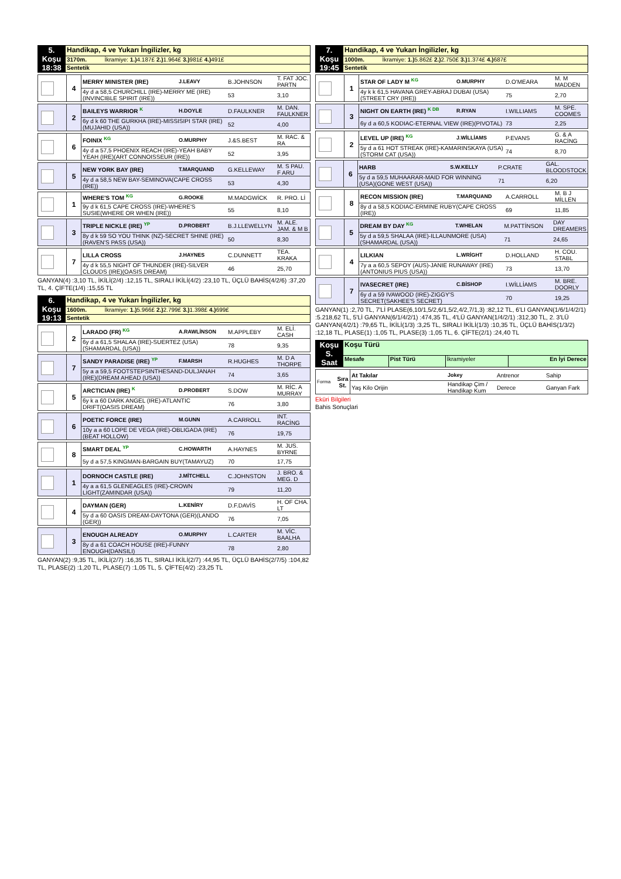| 5. Koşu 18:38 | Handikap, 4 ve Yukarı İngilizler, kg |
| | 3170m. İkramiye: 1.) 4.187£ 2.) 1.964£ 3.) 981£ 4.) 491£ |
| | Sentetik |
| | 4 | MERRY MINISTER (IRE) | J.LEAVY | B.JOHNSON | T. FAT JOC. PARTN |
| | | 4y d a 58,5 CHURCHILL (IRE)-MERRY ME (IRE)(INVINCIBLE SPIRIT (IRE)) | | 53 | 3,10 |
| | 2 | BAILEYS WARRIOR K | H.DOYLE | D.FAULKNER | M. DAN. FAULKNER |
| | | 6y d k 60 THE GURKHA (IRE)-MISSISIPI STAR (IRE)(MUJAHID (USA)) | | 52 | 4,00 |
| | 6 | FOINIX KG | O.MURPHY | J.&S.BEST | M. RAC. & RA |
| | | 4y d a 57,5 PHOENIX REACH (IRE)-YEAH BABY YEAH (IRE)(ART CONNOISSEUR (IRE)) | | 52 | 3,95 |
| | 5 | NEW YORK BAY (IRE) | T.MARQUAND | G.KELLEWAY | M. S PAU. F ARU |
| | | 4y d a 58,5 NEW BAY-SEMINOVA(CAPE CROSS (IRE)) | | 53 | 4,30 |
| | 1 | WHERE'S TOM KG | G.ROOKE | M.MADGWİCK | R. PRO. Lİ |
| | | 9y d k 61,5 CAPE CROSS (IRE)-WHERE'S SUSIE(WHERE OR WHEN (IRE)) | | 55 | 8,10 |
| | 3 | TRIPLE NICKLE (IRE) YP | D.PROBERT | B.J.LLEWELLYN | M. ALE. JAM. & M B |
| | | 8y d k 59 SO YOU THINK (NZ)-SECRET SHINE (IRE)(RAVEN'S PASS (USA)) | | 50 | 8,30 |
| | 7 | LILLA CROSS | J.HAYNES | C.DUNNETT | TEA. KRAKA |
| | | 4y d k 55,5 NIGHT OF THUNDER (IRE)-SILVER CLOUDS (IRE)(OASIS DREAM) | | 46 | 25,70 |
GANYAN(4) :3,10 TL, İKİLİ(2/4) :12,15 TL, SIRALI İKİLİ(4/2) :23,10 TL, ÜÇLÜ BAHİS(4/2/6) :37,20 TL, 4. ÇİFTE(1/4) :15,55 TL
| 6. Koşu 19:13 | Handikap, 4 ve Yukarı İngilizler, kg |
| | 1600m. İkramiye: 1.) 5.966£ 2.) 2.799£ 3.) 1.398£ 4.) 699£ |
| | Sentetik |
| | 2 | LARADO (FR) KG | A.RAWLİNSON | M.APPLEBY | M. ELİ. CASH |
| | | 6y d a 61,5 SHALAA (IRE)-SUERTEZ (USA)(SHAMARDAL (USA)) | | 78 | 9,35 |
| | 7 | SANDY PARADISE (IRE) YP | F.MARSH | R.HUGHES | M. D A THORPE |
| | | 5y a a 59,5 FOOTSTEPSINTHESAND-DULJANAH (IRE)(DREAM AHEAD (USA)) | | 74 | 3,65 |
| | 5 | ARCTICIAN (IRE) K | D.PROBERT | S.DOW | M. RİC. A MURRAY |
| | | 6y k a 60 DARK ANGEL (IRE)-ATLANTIC DRIFT(OASIS DREAM) | | 76 | 3,80 |
| | 6 | POETIC FORCE (IRE) | M.GUNN | A.CARROLL | INT. RACİNG |
| | | 10y a a 60 LOPE DE VEGA (IRE)-OBLIGADA (IRE)(BEAT HOLLOW) | | 76 | 19,75 |
| | 8 | SMART DEAL YP | C.HOWARTH | A.HAYNES | M. JUS. BYRNE |
| | | 5y d a 57,5 KINGMAN-BARGAIN BUY(TAMAYUZ) | | 70 | 17,75 |
| | 1 | DORNOCH CASTLE (IRE) | J.MİTCHELL | C.JOHNSTON | J. BRO. & MEG. D |
| | | 4y a a 61,5 GLENEAGLES (IRE)-CROWN LIGHT(ZAMINDAR (USA)) | | 79 | 11,20 |
| | 4 | DAYMAN (GER) | L.KENİRY | D.F.DAVİS | H. OF CHA. LT |
| | | 5y d a 60 OASIS DREAM-DAYTONA (GER)(LANDO (GER)) | | 76 | 7,05 |
| | 3 | ENOUGH ALREADY | O.MURPHY | L.CARTER | M. VİC. BAALHA |
| | | 8y d a 61 COACH HOUSE (IRE)-FUNNY ENOUGH(DANSILI) | | 78 | 2,80 |
GANYAN(2) :9,35 TL, İKİLİ(2/7) :16,35 TL, SIRALI İKİLİ(2/7) :44,95 TL, ÜÇLÜ BAHİS(2/7/5) :104,82 TL, PLASE(2) :1,20 TL, PLASE(7) :1,05 TL, 5. ÇİFTE(4/2) :23,25 TL
| 7. Koşu 19:45 | Handikap, 4 ve Yukarı İngilizler, kg |
| | 1000m. İkramiye: 1.) 5.862£ 2.) 2.750£ 3.) 1.374£ 4.) 687£ |
| | Sentetik |
| | 1 | STAR OF LADY M KG | O.MURPHY | D.O'MEARA | M. M MADDEN |
| | | 4y k k 61,5 HAVANA GREY-ABRAJ DUBAI (USA)(STREET CRY (IRE)) | | 75 | 2,70 |
| | 3 | NIGHT ON EARTH (IRE) K DB | R.RYAN | I.WILLIAMS | M. SPE. COOMES |
| | | 6y d a 60,5 KODIAC-ETERNAL VIEW (IRE)(PIVOTAL) | | 73 | 2,25 |
| | 2 | LEVEL UP (IRE) KG | J.WİLLİAMS | P.EVANS | G. & A RACİNG |
| | | 5y d a 61 HOT STREAK (IRE)-KAMARINSKAYA (USA)(STORM CAT (USA)) | | 74 | 8,70 |
| | 6 | HARB | S.W.KELLY | P.CRATE | GAL. BLOODSTOCK |
| | | 5y d a 59,5 MUHAARAR-MAID FOR WINNING (USA)(GONE WEST (USA)) | | 71 | 6,20 |
| | 8 | RECON MISSION (IRE) | T.MARQUAND | A.CARROLL | M. B J MİLLEN |
| | | 8y d a 58,5 KODIAC-ERMINE RUBY(CAPE CROSS (IRE)) | | 69 | 11,85 |
| | 5 | DREAM BY DAY KG | T.WHELAN | M.PATTİNSON | DAY DREAMERS |
| | | 5y d a 59,5 SHALAA (IRE)-ILLAUNMORE (USA)(SHAMARDAL (USA)) | | 71 | 24,65 |
| | 4 | LILKIAN | L.WRİGHT | D.HOLLAND | H. COU. STABL |
| | | 7y a a 60,5 SEPOY (AUS)-JANIE RUNAWAY (IRE)(ANTONIUS PIUS (USA)) | | 73 | 13,70 |
| | 7 | IVASECRET (IRE) | C.BİSHOP | I.WİLLİAMS | M. BRE. DOORLY |
| | | 6y d a 59 IVAWOOD (IRE)-ZIGGY'S SECRET(SAKHEE'S SECRET) | | 70 | 19,25 |
GANYAN(1) :2,70 TL, 7'Lİ PLASE(6,10/1,5/2,6/1,5/2,4/2,7/1,3) :82,12 TL, 6'LI GANYAN(1/6/1/4/2/1) :5.218,62 TL, 5'Lİ GANYAN(6/1/4/2/1) :474,35 TL, 4'LÜ GANYAN(1/4/2/1) :312,30 TL, 2. 3'LÜ GANYAN(4/2/1) :79,65 TL, İKİLİ(1/3) :3,25 TL, SIRALI İKİLİ(1/3) :10,35 TL, ÜÇLÜ BAHİS(1/3/2) :12,18 TL, PLASE(1) :1,05 TL, PLASE(3) :1,05 TL, 6. ÇİFTE(2/1) :24,40 TL
| Koşu S. Saat | Koşu Türü | | | |
| | Mesafe | Pist Türü | İkramiyeler | En İyi Derece |
| Forma | Sıra St. | At Takılar | Jokey | Antrenor | Sahip |
| | | Yaş Kilo Orijin | Handikap Çim / Handikap Kum | Derece | Ganyan Fark |
Eküri Bilgileri
Bahis Sonuçlari